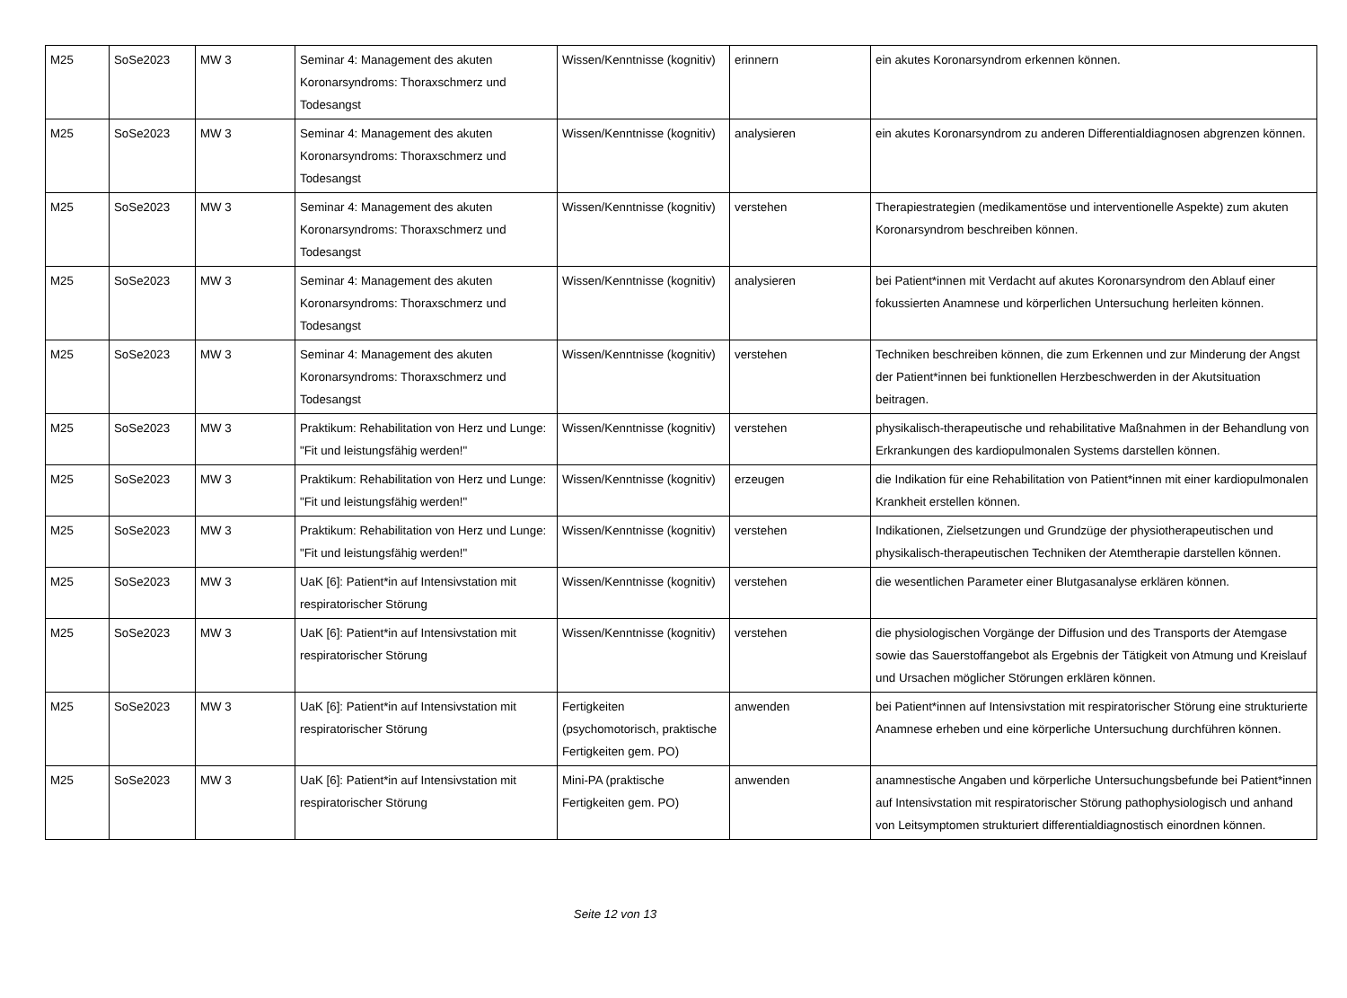| M25 | SoSe2023 | MW 3 | Seminar 4: Management des akuten Koronarsyndroms: Thoraxschmerz und Todesangst | Wissen/Kenntnisse (kognitiv) | erinnern | ein akutes Koronarsyndrom erkennen können. |
| M25 | SoSe2023 | MW 3 | Seminar 4: Management des akuten Koronarsyndroms: Thoraxschmerz und Todesangst | Wissen/Kenntnisse (kognitiv) | analysieren | ein akutes Koronarsyndrom zu anderen Differentialdiagnosen abgrenzen können. |
| M25 | SoSe2023 | MW 3 | Seminar 4: Management des akuten Koronarsyndroms: Thoraxschmerz und Todesangst | Wissen/Kenntnisse (kognitiv) | verstehen | Therapiestrategien (medikamentöse und interventionelle Aspekte) zum akuten Koronarsyndrom beschreiben können. |
| M25 | SoSe2023 | MW 3 | Seminar 4: Management des akuten Koronarsyndroms: Thoraxschmerz und Todesangst | Wissen/Kenntnisse (kognitiv) | analysieren | bei Patient*innen mit Verdacht auf akutes Koronarsyndrom den Ablauf einer fokussierten Anamnese und körperlichen Untersuchung herleiten können. |
| M25 | SoSe2023 | MW 3 | Seminar 4: Management des akuten Koronarsyndroms: Thoraxschmerz und Todesangst | Wissen/Kenntnisse (kognitiv) | verstehen | Techniken beschreiben können, die zum Erkennen und zur Minderung der Angst der Patient*innen bei funktionellen Herzbeschwerden in der Akutsituation beitragen. |
| M25 | SoSe2023 | MW 3 | Praktikum: Rehabilitation von Herz und Lunge: "Fit und leistungsfähig werden!" | Wissen/Kenntnisse (kognitiv) | verstehen | physikalisch-therapeutische und rehabilitative Maßnahmen in der Behandlung von Erkrankungen des kardiopulmonalen Systems darstellen können. |
| M25 | SoSe2023 | MW 3 | Praktikum: Rehabilitation von Herz und Lunge: "Fit und leistungsfähig werden!" | Wissen/Kenntnisse (kognitiv) | erzeugen | die Indikation für eine Rehabilitation von Patient*innen mit einer kardiopulmonalen Krankheit erstellen können. |
| M25 | SoSe2023 | MW 3 | Praktikum: Rehabilitation von Herz und Lunge: "Fit und leistungsfähig werden!" | Wissen/Kenntnisse (kognitiv) | verstehen | Indikationen, Zielsetzungen und Grundzüge der physiotherapeutischen und physikalisch-therapeutischen Techniken der Atemtherapie darstellen können. |
| M25 | SoSe2023 | MW 3 | UaK [6]: Patient*in auf Intensivstation mit respiratorischer Störung | Wissen/Kenntnisse (kognitiv) | verstehen | die wesentlichen Parameter einer Blutgasanalyse erklären können. |
| M25 | SoSe2023 | MW 3 | UaK [6]: Patient*in auf Intensivstation mit respiratorischer Störung | Wissen/Kenntnisse (kognitiv) | verstehen | die physiologischen Vorgänge der Diffusion und des Transports der Atemgase sowie das Sauerstoffangebot als Ergebnis der Tätigkeit von Atmung und Kreislauf und Ursachen möglicher Störungen erklären können. |
| M25 | SoSe2023 | MW 3 | UaK [6]: Patient*in auf Intensivstation mit respiratorischer Störung | Fertigkeiten (psychomotorisch, praktische Fertigkeiten gem. PO) | anwenden | bei Patient*innen auf Intensivstation mit respiratorischer Störung eine strukturierte Anamnese erheben und eine körperliche Untersuchung durchführen können. |
| M25 | SoSe2023 | MW 3 | UaK [6]: Patient*in auf Intensivstation mit respiratorischer Störung | Mini-PA (praktische Fertigkeiten gem. PO) | anwenden | anamnestische Angaben und körperliche Untersuchungsbefunde bei Patient*innen auf Intensivstation mit respiratorischer Störung pathophysiologisch und anhand von Leitsymptomen strukturiert differentialdiagnostisch einordnen können. |
Seite 12 von 13